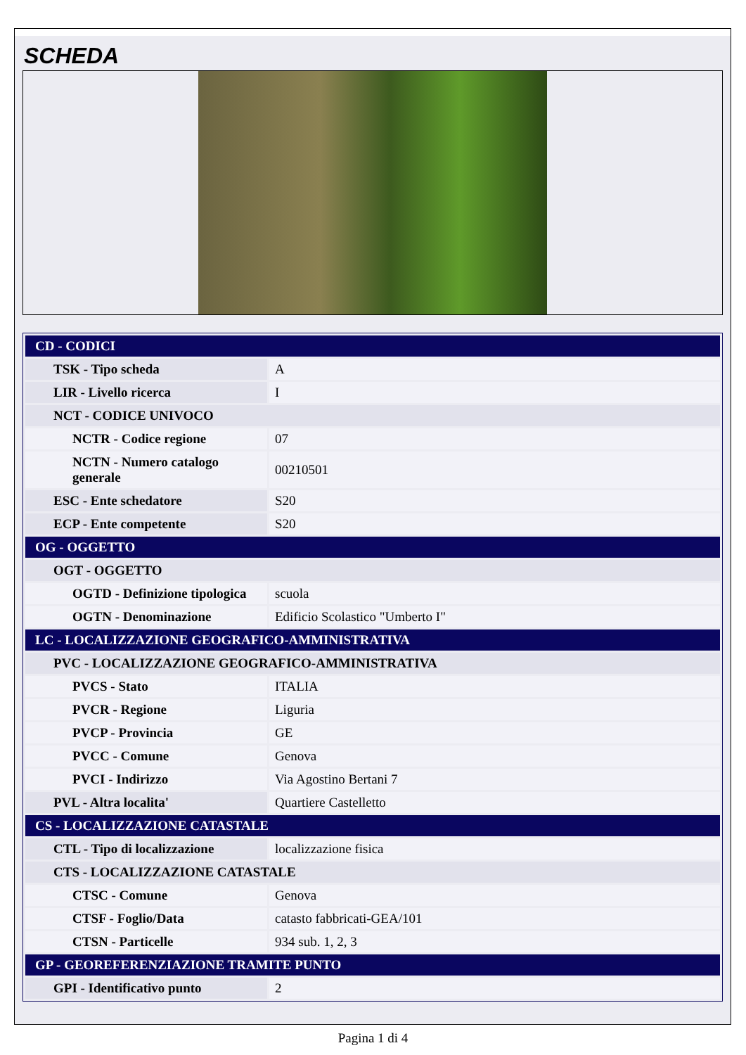SCHEDA
| CD - CODICI | |
| TSK - Tipo scheda | A |
| LIR - Livello ricerca | I |
| NCT - CODICE UNIVOCO | |
| NCTR - Codice regione | 07 |
| NCTN - Numero catalogo generale | 00210501 |
| ESC - Ente schedatore | S20 |
| ECP - Ente competente | S20 |
| OG - OGGETTO | |
| OGT - OGGETTO | |
| OGTD - Definizione tipologica | scuola |
| OGTN - Denominazione | Edificio Scolastico "Umberto I" |
| LC - LOCALIZZAZIONE GEOGRAFICO-AMMINISTRATIVA | |
| PVC - LOCALIZZAZIONE GEOGRAFICO-AMMINISTRATIVA | |
| PVCS - Stato | ITALIA |
| PVCR - Regione | Liguria |
| PVCP - Provincia | GE |
| PVCC - Comune | Genova |
| PVCI - Indirizzo | Via Agostino Bertani 7 |
| PVL - Altra localita' | Quartiere Castelletto |
| CS - LOCALIZZAZIONE CATASTALE | |
| CTL - Tipo di localizzazione | localizzazione fisica |
| CTS - LOCALIZZAZIONE CATASTALE | |
| CTSC - Comune | Genova |
| CTSF - Foglio/Data | catasto fabbricati-GEA/101 |
| CTSN - Particelle | 934 sub. 1, 2, 3 |
| GP - GEOREFERENZIAZIONE TRAMITE PUNTO | |
| GPI - Identificativo punto | 2 |
Pagina 1 di 4